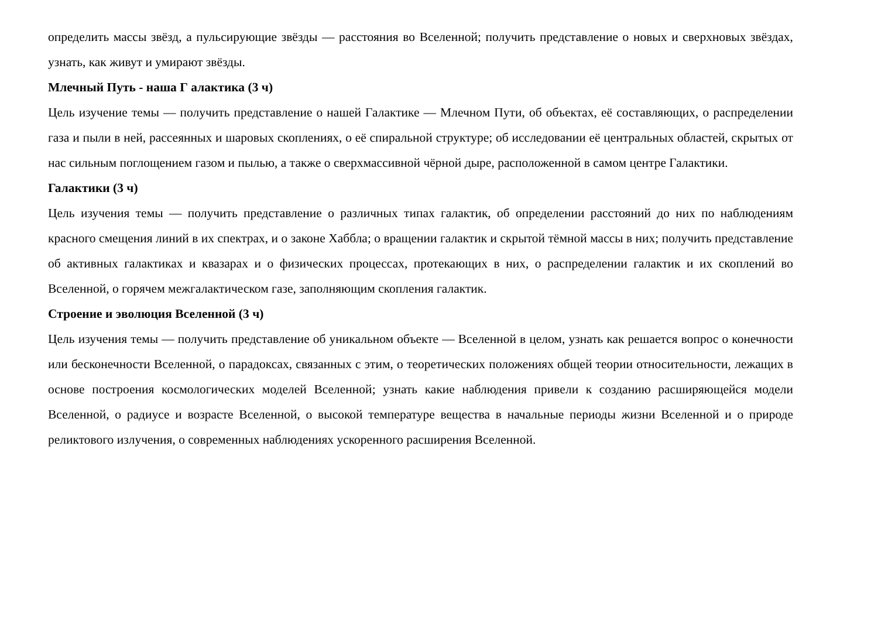определить массы звёзд, а пульсирующие звёзды — расстояния во Вселенной; получить представление о новых и сверхновых звёздах, узнать, как живут и умирают звёзды.
Млечный Путь - наша Г алактика (3 ч)
Цель изучение темы — получить представление о нашей Галактике — Млечном Пути, об объектах, её составляющих, о распределении газа и пыли в ней, рассеянных и шаровых скоплениях, о её спиральной структуре; об исследовании её центральных областей, скрытых от нас сильным поглощением газом и пылью, а также о сверхмассивной чёрной дыре, расположенной в самом центре Галактики.
Галактики (3 ч)
Цель изучения темы — получить представление о различных типах галактик, об определении расстояний до них по наблюдениям красного смещения линий в их спектрах, и о законе Хаббла; о вращении галактик и скрытой тёмной массы в них; получить представление об активных галактиках и квазарах и о физических процессах, протекающих в них, о распределении галактик и их скоплений во Вселенной, о горячем межгалактическом газе, заполняющим скопления галактик.
Строение и эволюция Вселенной (3 ч)
Цель изучения темы — получить представление об уникальном объекте — Вселенной в целом, узнать как решается вопрос о конечности или бесконечности Вселенной, о парадоксах, связанных с этим, о теоретических положениях общей теории относительности, лежащих в основе построения космологических моделей Вселенной; узнать какие наблюдения привели к созданию расширяющейся модели Вселенной, о радиусе и возрасте Вселенной, о высокой температуре вещества в начальные периоды жизни Вселенной и о природе реликтового излучения, о современных наблюдениях ускоренного расширения Вселенной.